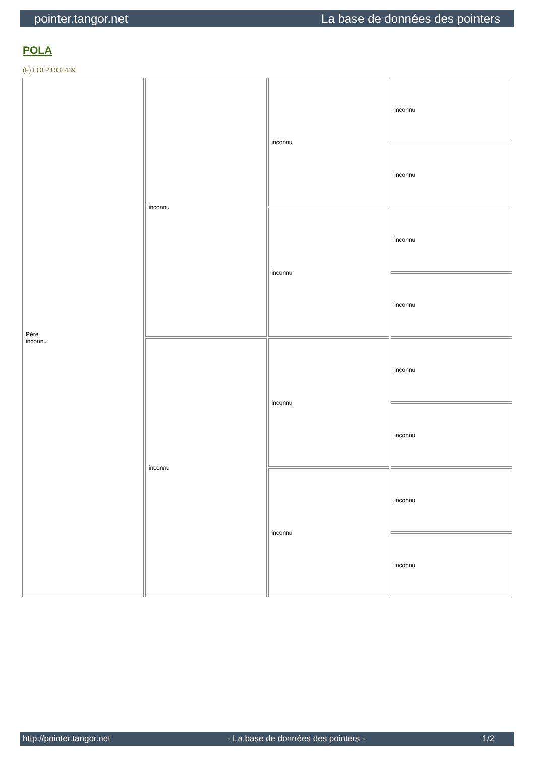pointer.tangor.net La base de données des pointers
POLA
(F) LOI PT032439
| Père inconnu | inconnu | inconnu | inconnu |
| | | | inconnu |
| | | inconnu | inconnu |
| | | | inconnu |
| | inconnu | inconnu | inconnu |
| | | | inconnu |
| | | inconnu | inconnu |
| | | | inconnu |
http://pointer.tangor.net - La base de données des pointers - 1/2